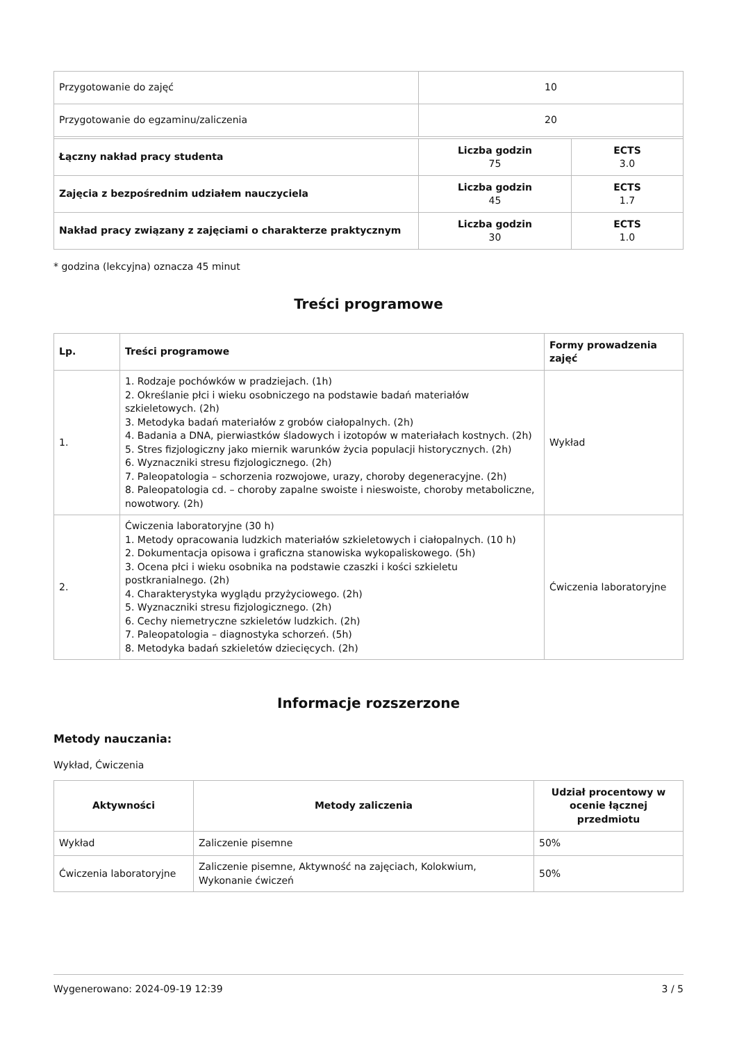| Przygotowanie do zajęć | 10 | |
| Przygotowanie do egzaminu/zaliczenia | 20 | |
| Łączny nakład pracy studenta | Liczba godzin 75 | ECTS 3.0 |
| Zajęcia z bezpośrednim udziałem nauczyciela | Liczba godzin 45 | ECTS 1.7 |
| Nakład pracy związany z zajęciami o charakterze praktycznym | Liczba godzin 30 | ECTS 1.0 |
* godzina (lekcyjna) oznacza 45 minut
Treści programowe
| Lp. | Treści programowe | Formy prowadzenia zajęć |
| --- | --- | --- |
| 1. | 1. Rodzaje pochówków w pradziejach. (1h) 2. Określanie płci i wieku osobniczego na podstawie badań materiałów szkieletowych. (2h) 3. Metodyka badań materiałów z grobów ciałopalnych. (2h) 4. Badania a DNA, pierwiastków śladowych i izotopów w materiałach kostnych. (2h) 5. Stres fizjologiczny jako miernik warunków życia populacji historycznych. (2h) 6. Wyznaczniki stresu fizjologicznego. (2h) 7. Paleopatologia – schorzenia rozwojowe, urazy, choroby degeneracyjne. (2h) 8. Paleopatologia cd. – choroby zapalne swoiste i nieswoiste, choroby metaboliczne, nowotwory. (2h) | Wykład |
| 2. | Ćwiczenia laboratoryjne (30 h) 1. Metody opracowania ludzkich materiałów szkieletowych i ciałopalnych. (10 h) 2. Dokumentacja opisowa i graficzna stanowiska wykopaliskowego. (5h) 3. Ocena płci i wieku osobnika na podstawie czaszki i kości szkieletu postkranialnego. (2h) 4. Charakterystyka wyglądu przyżyciowego. (2h) 5. Wyznaczniki stresu fizjologicznego. (2h) 6. Cechy niemetryczne szkieletów ludzkich. (2h) 7. Paleopatologia – diagnostyka schorzeń. (5h) 8. Metodyka badań szkieletów dziecięcych. (2h) | Ćwiczenia laboratoryjne |
Informacje rozszerzone
Metody nauczania:
Wykład, Ćwiczenia
| Aktywności | Metody zaliczenia | Udział procentowy w ocenie łącznej przedmiotu |
| --- | --- | --- |
| Wykład | Zaliczenie pisemne | 50% |
| Ćwiczenia laboratoryjne | Zaliczenie pisemne, Aktywność na zajęciach, Kolokwium, Wykonanie ćwiczeń | 50% |
Wygenerowano: 2024-09-19 12:39 3 / 5